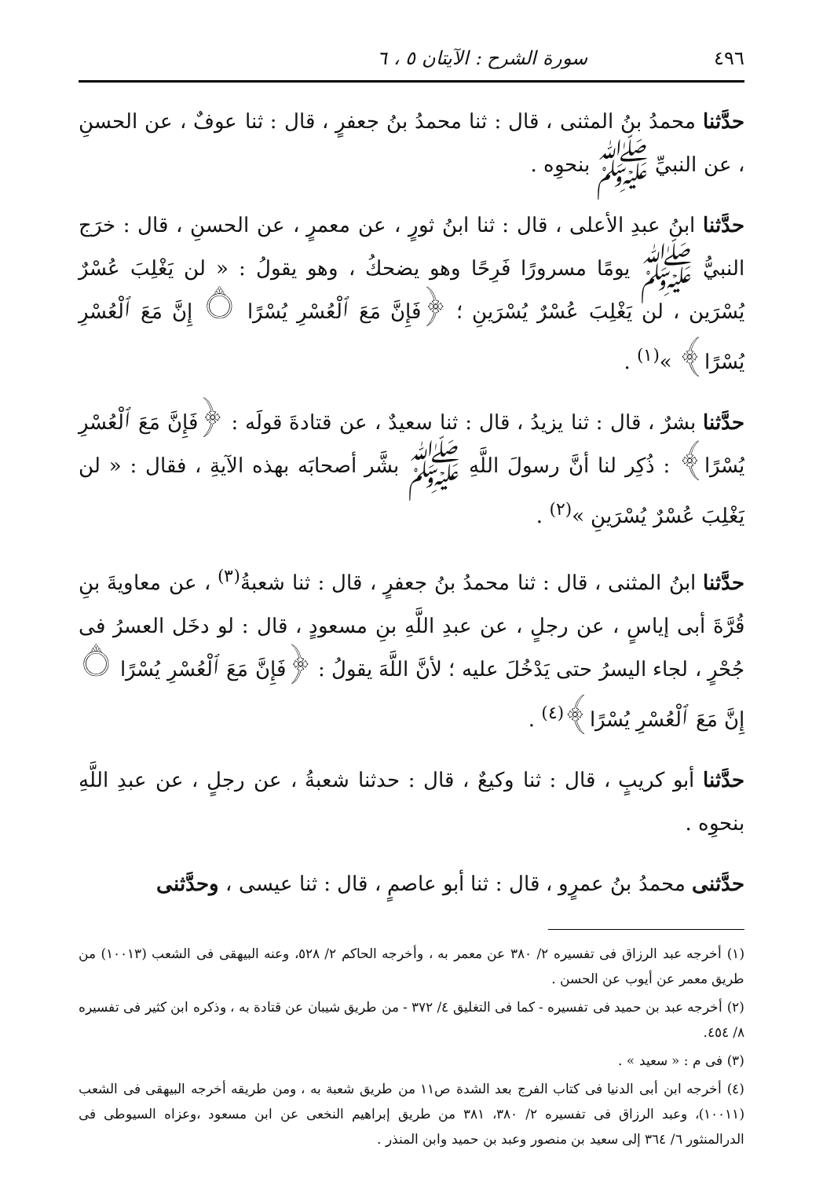٤٩٦ سورة الشرح : الآيتان ٥ ، ٦
حدَّثنا محمدُ بنُ المثنى ، قال : ثنا محمدُ بنُ جعفرٍ ، قال : ثنا عوفٌ ، عن الحسنِ ، عن النبيِّ ﷺ بنحوِه .
حدَّثنا ابنُ عبدِ الأعلى ، قال : ثنا ابنُ ثورٍ ، عن معمرٍ ، عن الحسنِ ، قال : خرَج النبيُّ ﷺ يومًا مسرورًا فَرِحًا وهو يضحكُ ، وهو يقولُ : « لن يَغْلِبَ عُسْرٌ يُسْرَين ، لن يَغْلِبَ عُسْرٌ يُسْرَينِ ؛ ﴿فَإِنَّ مَعَ ٱلْعُسْرِ يُسْرًا ۝ إِنَّ مَعَ ٱلْعُسْرِ يُسْرًا﴾ »<sup>(١)</sup> .
حدَّثنا بشرٌ ، قال : ثنا يزيدُ ، قال : ثنا سعيدٌ ، عن قتادةَ قولَه : ﴿فَإِنَّ مَعَ ٱلْعُسْرِ يُسْرًا﴾ : ذُكِر لنا أنَّ رسولَ اللَّهِ ﷺ بشَّر أصحابَه بهذه الآيةِ ، فقال : « لن يَغْلِبَ عُسْرٌ يُسْرَينِ »<sup>(٢)</sup> .
حدَّثنا ابنُ المثنى ، قال : ثنا محمدُ بنُ جعفرٍ ، قال : ثنا شعبةُ<sup>(٣)</sup> ، عن معاويةَ بنِ قُرَّةَ أبى إياسٍ ، عن رجلٍ ، عن عبدِ اللَّهِ بنِ مسعودٍ ، قال : لو دخَل العسرُ فى جُحْرٍ ، لجاء اليسرُ حتى يَدْخُلَ عليه ؛ لأنَّ اللَّهَ يقولُ : ﴿فَإِنَّ مَعَ ٱلْعُسْرِ يُسْرًا ۝ إِنَّ مَعَ ٱلْعُسْرِ يُسْرًا﴾<sup>(٤)</sup> .
حدَّثنا أبو كريبٍ ، قال : ثنا وكيعٌ ، قال : حدثنا شعبةُ ، عن رجلٍ ، عن عبدِ اللَّهِ بنحوِه .
حدَّثنى محمدُ بنُ عمرٍو ، قال : ثنا أبو عاصمٍ ، قال : ثنا عيسى ، وحدَّثنى
(١) أخرجه عبد الرزاق فى تفسيره ٢/ ٣٨٠ عن معمر به ، وأخرجه الحاكم ٢/ ٥٢٨، وعنه البيهقى فى الشعب (١٠٠١٣) من طريق معمر عن أيوب عن الحسن .
(٢) أخرجه عبد بن حميد فى تفسيره - كما فى التغليق ٤/ ٣٧٢ - من طريق شيبان عن قتادة به ، وذكره ابن كثير فى تفسيره ٨/ ٤٥٤.
(٣) فى م : « سعيد » .
(٤) أخرجه ابن أبى الدنيا فى كتاب الفرج بعد الشدة ص١١ من طريق شعبة به ، ومن طريقه أخرجه البيهقى فى الشعب (١٠٠١١)، وعبد الرزاق فى تفسيره ٢/ ٣٨٠، ٣٨١ من طريق إبراهيم النخعى عن ابن مسعود ،وعزاه السيوطى فى الدرالمنثور ٦/ ٣٦٤ إلى سعيد بن منصور وعبد بن حميد وابن المنذر .